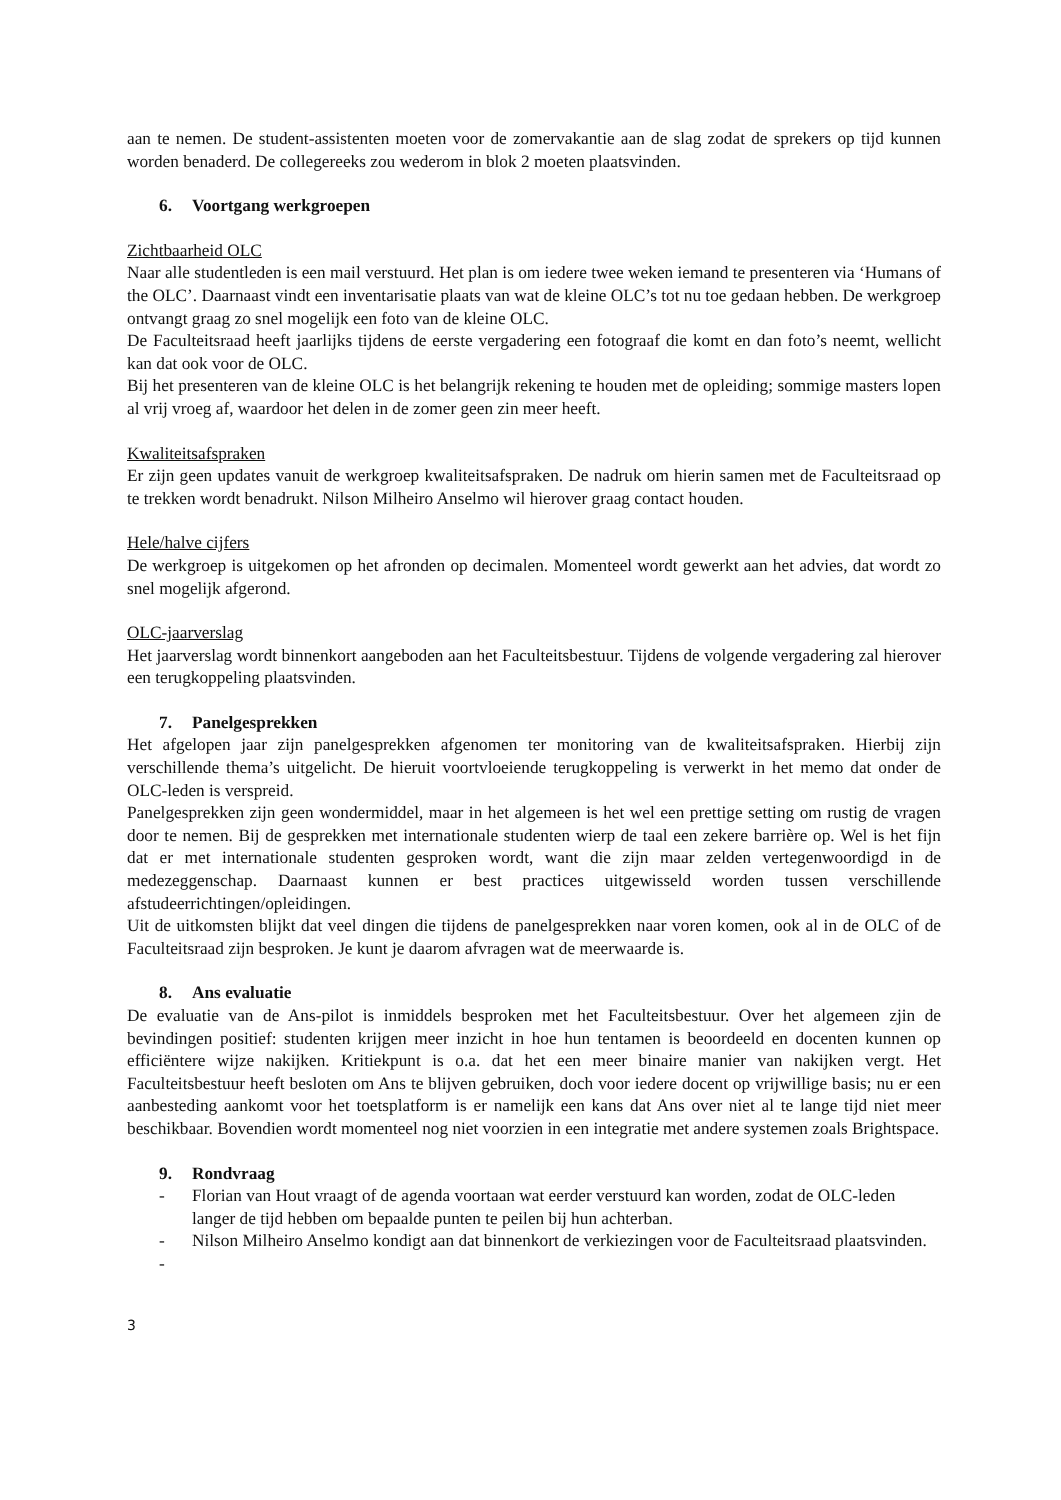aan te nemen. De student-assistenten moeten voor de zomervakantie aan de slag zodat de sprekers op tijd kunnen worden benaderd. De collegereeks zou wederom in blok 2 moeten plaatsvinden.
6. Voortgang werkgroepen
Zichtbaarheid OLC
Naar alle studentleden is een mail verstuurd. Het plan is om iedere twee weken iemand te presenteren via ‘Humans of the OLC’. Daarnaast vindt een inventarisatie plaats van wat de kleine OLC’s tot nu toe gedaan hebben. De werkgroep ontvangt graag zo snel mogelijk een foto van de kleine OLC.
De Faculteitsraad heeft jaarlijks tijdens de eerste vergadering een fotograaf die komt en dan foto’s neemt, wellicht kan dat ook voor de OLC.
Bij het presenteren van de kleine OLC is het belangrijk rekening te houden met de opleiding; sommige masters lopen al vrij vroeg af, waardoor het delen in de zomer geen zin meer heeft.
Kwaliteitsafspraken
Er zijn geen updates vanuit de werkgroep kwaliteitsafspraken. De nadruk om hierin samen met de Faculteitsraad op te trekken wordt benadrukt. Nilson Milheiro Anselmo wil hierover graag contact houden.
Hele/halve cijfers
De werkgroep is uitgekomen op het afronden op decimalen. Momenteel wordt gewerkt aan het advies, dat wordt zo snel mogelijk afgerond.
OLC-jaarverslag
Het jaarverslag wordt binnenkort aangeboden aan het Faculteitsbestuur. Tijdens de volgende vergadering zal hierover een terugkoppeling plaatsvinden.
7. Panelgesprekken
Het afgelopen jaar zijn panelgesprekken afgenomen ter monitoring van de kwaliteitsafspraken. Hierbij zijn verschillende thema’s uitgelicht. De hieruit voortvloeiende terugkoppeling is verwerkt in het memo dat onder de OLC-leden is verspreid.
Panelgesprekken zijn geen wondermiddel, maar in het algemeen is het wel een prettige setting om rustig de vragen door te nemen. Bij de gesprekken met internationale studenten wierp de taal een zekere barrière op. Wel is het fijn dat er met internationale studenten gesproken wordt, want die zijn maar zelden vertegenwoordigd in de medezeggenschap. Daarnaast kunnen er best practices uitgewisseld worden tussen verschillende afstudeerrichtingen/opleidingen.
Uit de uitkomsten blijkt dat veel dingen die tijdens de panelgesprekken naar voren komen, ook al in de OLC of de Faculteitsraad zijn besproken. Je kunt je daarom afvragen wat de meerwaarde is.
8. Ans evaluatie
De evaluatie van de Ans-pilot is inmiddels besproken met het Faculteitsbestuur. Over het algemeen zjin de bevindingen positief: studenten krijgen meer inzicht in hoe hun tentamen is beoordeeld en docenten kunnen op efficiëntere wijze nakijken. Kritiekpunt is o.a. dat het een meer binaire manier van nakijken vergt. Het Faculteitsbestuur heeft besloten om Ans te blijven gebruiken, doch voor iedere docent op vrijwillige basis; nu er een aanbesteding aankomt voor het toetsplatform is er namelijk een kans dat Ans over niet al te lange tijd niet meer beschikbaar. Bovendien wordt momenteel nog niet voorzien in een integratie met andere systemen zoals Brightspace.
9. Rondvraag
- Florian van Hout vraagt of de agenda voortaan wat eerder verstuurd kan worden, zodat de OLC-leden langer de tijd hebben om bepaalde punten te peilen bij hun achterban.
- Nilson Milheiro Anselmo kondigt aan dat binnenkort de verkiezingen voor de Faculteitsraad plaatsvinden.
-
3